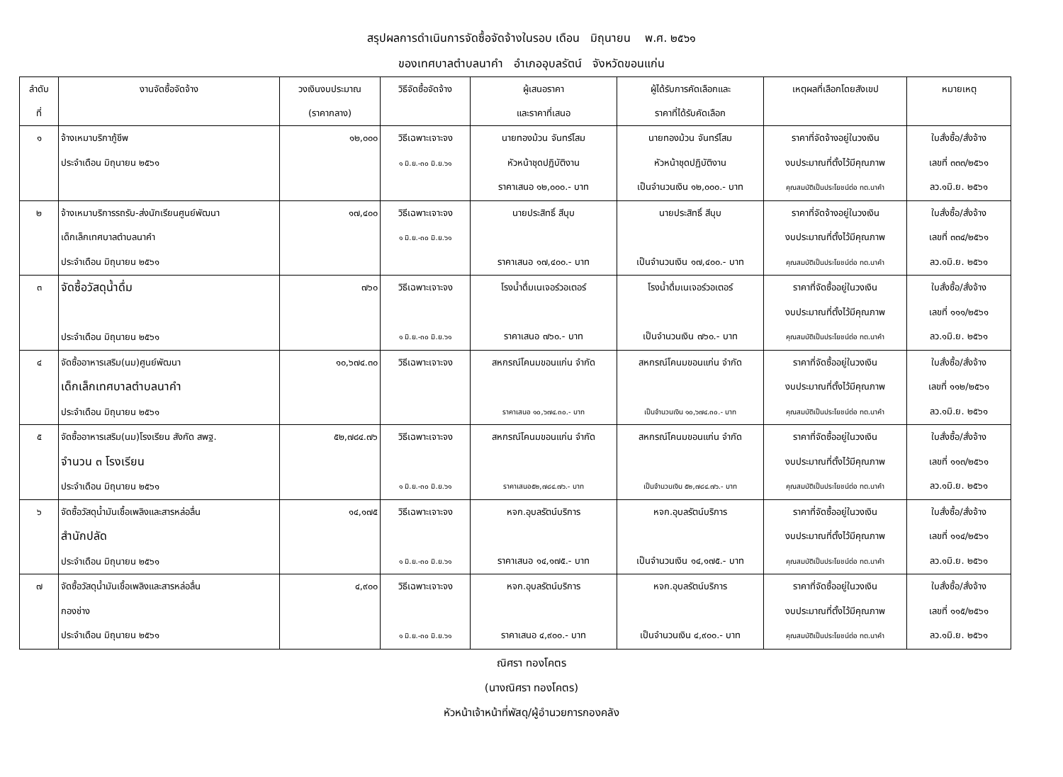สรุปผลการดำเนินการจัดซื้อจัดจ้างในรอบ เดือน มิถุนายน พ.ศ. ๒๕๖๑
ของเทศบาลตำบลนาคำ อำเภออุบลรัตน์ จังหวัดขอนแก่น
| ลำดับ ที่ | งานจัดซื้อจัดจ้าง | วงเงินงบประมาณ (ราคากลาง) | วิธีจัดซื้อจัดจ้าง | ผู้เสนอราคา และราคาที่เสนอ | ผู้ได้รับการคัดเลือกและ ราคาที่ได้รับคัดเลือก | เหตุผลที่เลือกโดยสังเขป | หมายเหตุ |
| --- | --- | --- | --- | --- | --- | --- | --- |
| ๑ | จ้างเหมาบริกาภู้ชีพ ประจำเดือน มิถุนายน ๒๕๖๑ | ๑๒,๐๐๐ | วิธีเฉพาะเจาะจง ๑ มิ.ย.-๓๐ มิ.ย.๖๑ | นายทองม้วน จันทร์โสม หัวหน้าชุดปฏิบัติงาน ราคาเสนอ ๑๒,๐๐๐.- บาท | นายทองม้วน จันทร์โสม หัวหน้าชุดปฏิบัติงาน เป็นจำนวนเงิน ๑๒,๐๐๐.- บาท | ราคาที่จัดจ้างอยู่ในวงเงิน งบประมาณที่ตั้งไว้มีคุณภาพ คุณสมบัติเป็นประโยชน์ต่อ ทต.นาคำ | ใบสั่งซื้อ/สั่งจ้าง เลขที่ ๓๓๓/๒๕๖๑ ลว.๑มิ.ย. ๒๕๖๑ |
| ๒ | จ้างเหมาบริการรถรับ-ส่งนักเรียนศูนย์พัฒนา เด็กเล็กเทศบาลตำบลนาคำ ประจำเดือน มิถุนายน ๒๕๖๑ | ๑๗,๔๐๐ | วิธีเฉพาะเจาะจง ๑ มิ.ย.-๓๐ มิ.ย.๖๑ | นายประสิทธิ์ สีบุบ ราคาเสนอ ๑๗,๔๐๐.- บาท | นายประสิทธิ์ สีบุบ เป็นจำนวนเงิน ๑๗,๔๐๐.- บาท | ราคาที่จัดจ้างอยู่ในวงเงิน งบประมาณที่ตั้งไว้มีคุณภาพ คุณสมบัติเป็นประโยชน์ต่อ ทต.นาคำ | ใบสั่งซื้อ/สั่งจ้าง เลขที่ ๓๓๔/๒๕๖๑ ลว.๑มิ.ย. ๒๕๖๑ |
| ๓ | จัดซื้อวัสดุน้ำดื่ม ประจำเดือน มิถุนายน ๒๕๖๑ | ๗๖๐ | วิธีเฉพาะเจาะจง ๑ มิ.ย.-๓๐ มิ.ย.๖๑ | โรงน้ำดื่มเนเจอร์วอเตอร์ ราคาเสนอ ๗๖๐.- บาท | โรงน้ำดื่มเนเจอร์วอเตอร์ เป็นจำนวนเงิน ๗๖๐.- บาท | ราคาที่จัดซื้ออยู่ในวงเงิน งบประมาณที่ตั้งไว้มีคุณภาพ คุณสมบัติเป็นประโยชน์ต่อ ทต.นาคำ | ใบสั่งซื้อ/สั่งจ้าง เลขที่ ๑๑๑/๒๕๖๑ ลว.๑มิ.ย. ๒๕๖๑ |
| ๔ | จัดซื้ออาหารเสริม(นม)ศูนย์พัฒนา เด็กเล็กเทศบาลตำบลนาคำ ประจำเดือน มิถุนายน ๒๕๖๑ | ๑๐,๖๗๔.๓๐ | วิธีเฉพาะเจาะจง | สหกรณ์โคนมขอนแก่น จำกัด ราคาเสนอ ๑๐,๖๗๔.๓๐.- บาท | สหกรณ์โคนมขอนแก่น จำกัด เป็นจำนวนเงิน ๑๐,๖๗๔.๓๐.- บาท | ราคาที่จัดซื้ออยู่ในวงเงิน งบประมาณที่ตั้งไว้มีคุณภาพ คุณสมบัติเป็นประโยชน์ต่อ ทต.นาคำ | ใบสั่งซื้อ/สั่งจ้าง เลขที่ ๑๑๒/๒๕๖๑ ลว.๑มิ.ย. ๒๕๖๑ |
| ๕ | จัดซื้ออาหารเสริม(นม)โรงเรียน สังกัด สพฐ. จำนวน ๓ โรงเรียน ประจำเดือน มิถุนายน ๒๕๖๑ | ๕๒,๗๘๔.๗๖ | วิธีเฉพาะเจาะจง ๑ มิ.ย.-๓๐ มิ.ย.๖๑ | สหกรณ์โคนมขอนแก่น จำกัด ราคาเสนอ๕๒,๗๘๔.๗๖.- บาท | สหกรณ์โคนมขอนแก่น จำกัด เป็นจำนวนเงิน ๕๒,๗๘๔.๗๖.- บาท | ราคาที่จัดซื้ออยู่ในวงเงิน งบประมาณที่ตั้งไว้มีคุณภาพ คุณสมบัติเป็นประโยชน์ต่อ ทต.นาคำ | ใบสั่งซื้อ/สั่งจ้าง เลขที่ ๑๑๓/๒๕๖๑ ลว.๑มิ.ย. ๒๕๖๑ |
| ๖ | จัดซื้อวัสดุน้ำมันเชื้อเพลิงและสารหล่อลื่น สำนักปลัด ประจำเดือน มิถุนายน ๒๕๖๑ | ๑๔,๑๗๕ | วิธีเฉพาะเจาะจง ๑ มิ.ย.-๓๐ มิ.ย.๖๑ | หจก.อุบลรัตน์บริการ ราคาเสนอ ๑๔,๑๗๕.- บาท | หจก.อุบลรัตน์บริการ เป็นจำนวนเงิน ๑๔,๑๗๕.- บาท | ราคาที่จัดซื้ออยู่ในวงเงิน งบประมาณที่ตั้งไว้มีคุณภาพ คุณสมบัติเป็นประโยชน์ต่อ ทต.นาคำ | ใบสั่งซื้อ/สั่งจ้าง เลขที่ ๑๑๔/๒๕๖๑ ลว.๑มิ.ย. ๒๕๖๑ |
| ๗ | จัดซื้อวัสดุน้ำมันเชื้อเพลิงและสารหล่อลื่น กองช่าง ประจำเดือน มิถุนายน ๒๕๖๑ | ๔,๙๐๐ | วิธีเฉพาะเจาะจง ๑ มิ.ย.-๓๐ มิ.ย.๖๑ | หจก.อุบลรัตน์บริการ ราคาเสนอ ๔,๙๐๐.- บาท | หจก.อุบลรัตน์บริการ เป็นจำนวนเงิน ๔,๙๐๐.- บาท | ราคาที่จัดซื้ออยู่ในวงเงิน งบประมาณที่ตั้งไว้มีคุณภาพ คุณสมบัติเป็นประโยชน์ต่อ ทต.นาคำ | ใบสั่งซื้อ/สั่งจ้าง เลขที่ ๑๑๕/๒๕๖๑ ลว.๑มิ.ย. ๒๕๖๑ |
ณิศรา ทองโคตร
(นางณิศรา ทองโคตร)
หัวหน้าเจ้าหน้าที่พัสดุ/ผู้อำนวยการกองคลัง